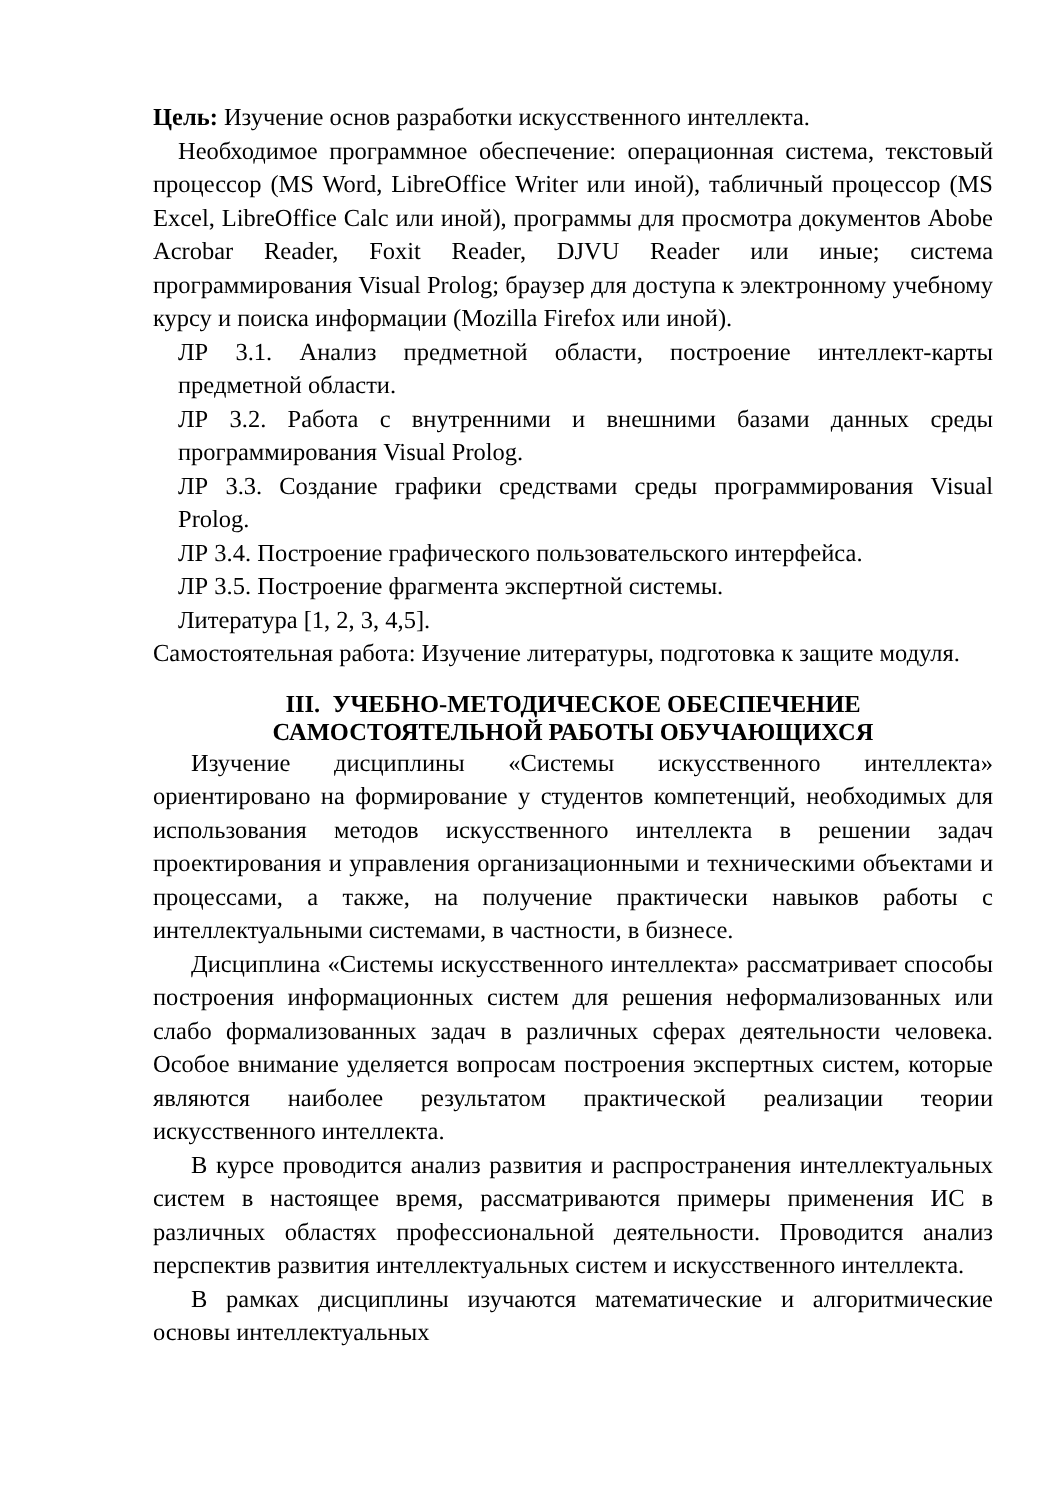Цель: Изучение основ разработки искусственного интеллекта.
Необходимое программное обеспечение: операционная система, текстовый процессор (MS Word, LibreOffice Writer или иной), табличный процессор (MS Excel, LibreOffice Calc или иной), программы для просмотра документов Abobe Acrobar Reader, Foxit Reader, DJVU Reader или иные; система программирования Visual Prolog; браузер для доступа к электронному учебному курсу и поиска информации (Mozilla Firefox или иной).
ЛР 3.1. Анализ предметной области, построение интеллект-карты предметной области.
ЛР 3.2. Работа с внутренними и внешними базами данных среды программирования Visual Prolog.
ЛР 3.3. Создание графики средствами среды программирования Visual Prolog.
ЛР 3.4. Построение графического пользовательского интерфейса.
ЛР 3.5. Построение фрагмента экспертной системы.
Литература [1, 2, 3, 4,5].
Самостоятельная работа: Изучение литературы, подготовка к защите модуля.
III. УЧЕБНО-МЕТОДИЧЕСКОЕ ОБЕСПЕЧЕНИЕ
САМОСТОЯТЕЛЬНОЙ РАБОТЫ ОБУЧАЮЩИХСЯ
Изучение дисциплины «Системы искусственного интеллекта» ориентировано на формирование у студентов компетенций, необходимых для использования методов искусственного интеллекта в решении задач проектирования и управления организационными и техническими объектами и процессами, а также, на получение практически навыков работы с интеллектуальными системами, в частности, в бизнесе.
Дисциплина «Системы искусственного интеллекта» рассматривает способы построения информационных систем для решения неформализованных или слабо формализованных задач в различных сферах деятельности человека. Особое внимание уделяется вопросам построения экспертных систем, которые являются наиболее результатом практической реализации теории искусственного интеллекта.
В курсе проводится анализ развития и распространения интеллектуальных систем в настоящее время, рассматриваются примеры применения ИС в различных областях профессиональной деятельности. Проводится анализ перспектив развития интеллектуальных систем и искусственного интеллекта.
В рамках дисциплины изучаются математические и алгоритмические основы интеллектуальных